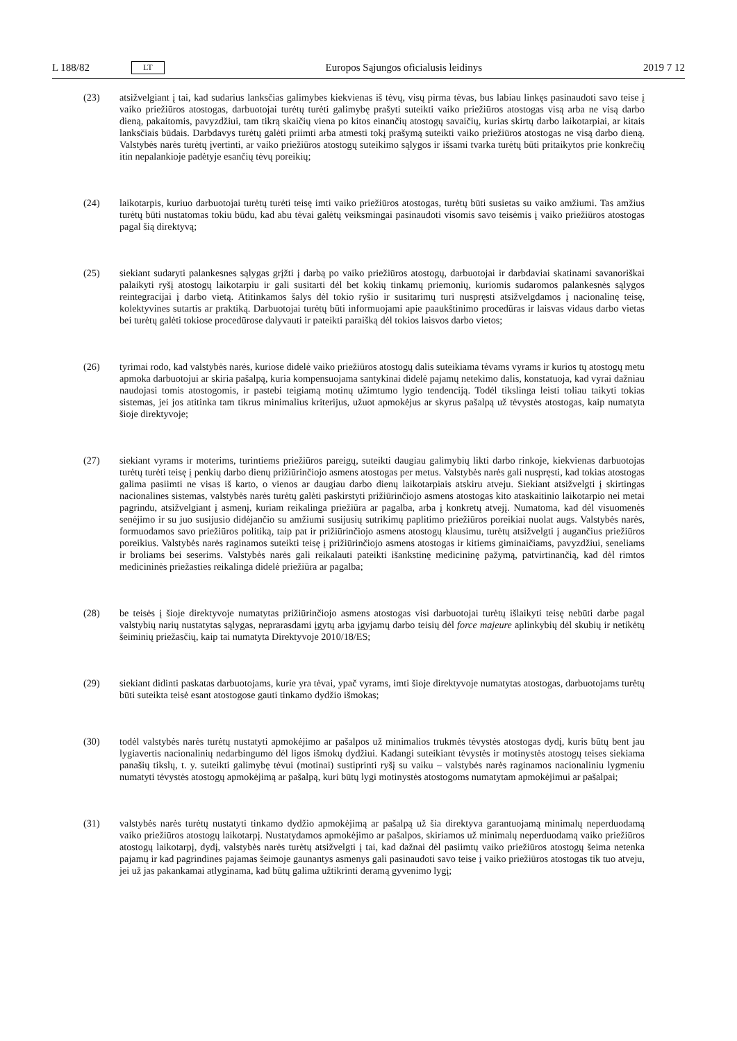L 188/82 LT Europos Sąjungos oficialusis leidinys 2019 7 12
(23) atsižvelgiant į tai, kad sudarius lanksčias galimybes kiekvienas iš tėvų, visų pirma tėvas, bus labiau linkęs pasinaudoti savo teise į vaiko priežiūros atostogas, darbuotojai turėtų turėti galimybę prašyti suteikti vaiko priežiūros atostogas visą arba ne visą darbo dieną, pakaitomis, pavyzdžiui, tam tikrą skaičių viena po kitos einančių atostogų savaičių, kurias skirtų darbo laikotarpiai, ar kitais lanksčiais būdais. Darbdavys turėtų galėti priimti arba atmesti tokį prašymą suteikti vaiko priežiūros atostogas ne visą darbo dieną. Valstybės narės turėtų įvertinti, ar vaiko priežiūros atostogų suteikimo sąlygos ir išsami tvarka turėtų būti pritaikytos prie konkrečių itin nepalankioje padėtyje esančių tėvų poreikių;
(24) laikotarpis, kuriuo darbuotojai turėtų turėti teisę imti vaiko priežiūros atostogas, turėtų būti susietas su vaiko amžiumi. Tas amžius turėtų būti nustatomas tokiu būdu, kad abu tėvai galėtų veiksmingai pasinaudoti visomis savo teisėmis į vaiko priežiūros atostogas pagal šią direktyvą;
(25) siekiant sudaryti palankesnes sąlygas grįžti į darbą po vaiko priežiūros atostogų, darbuotojai ir darbdaviai skatinami savanoriškai palaikyti ryšį atostogų laikotarpiu ir gali susitarti dėl bet kokių tinkamų priemonių, kuriomis sudaromos palankesnės sąlygos reintegracijai į darbo vietą. Atitinkamos šalys dėl tokio ryšio ir susitarimų turi nuspręsti atsižvelgdamos į nacionalinę teisę, kolektyvines sutartis ar praktiką. Darbuotojai turėtų būti informuojami apie paaukštinimo procedūras ir laisvas vidaus darbo vietas bei turėtų galėti tokiose procedūrose dalyvauti ir pateikti paraišką dėl tokios laisvos darbo vietos;
(26) tyrimai rodo, kad valstybės narės, kuriose didelė vaiko priežiūros atostogų dalis suteikiama tėvams vyrams ir kurios tų atostogų metu apmoka darbuotojui ar skiria pašalpą, kuria kompensuojama santykinai didelė pajamų netekimo dalis, konstatuoja, kad vyrai dažniau naudojasi tomis atostogomis, ir pastebi teigiamą motinų užimtumo lygio tendenciją. Todėl tikslinga leisti toliau taikyti tokias sistemas, jei jos atitinka tam tikrus minimalius kriterijus, užuot apmokėjus ar skyrus pašalpą už tėvystės atostogas, kaip numatyta šioje direktyvoje;
(27) siekiant vyrams ir moterims, turintiems priežiūros pareigų, suteikti daugiau galimybių likti darbo rinkoje, kiekvienas darbuotojas turėtų turėti teisę į penkių darbo dienų prižiūrinčiojo asmens atostogas per metus. Valstybės narės gali nuspręsti, kad tokias atostogas galima pasiimti ne visas iš karto, o vienos ar daugiau darbo dienų laikotarpiais atskiru atveju. Siekiant atsižvelgti į skirtingas nacionalines sistemas, valstybės narės turėtų galėti paskirstyti prižiūrinčiojo asmens atostogas kito ataskaitinio laikotarpio nei metai pagrindu, atsi­žvelgiant į asmenį, kuriam reikalinga priežiūra ar pagalba, arba į konkretų atvejį. Numatoma, kad dėl visuomenės senėjimo ir su juo susijusio didėjančio su amžiumi susijusių sutrikimų paplitimo priežiūros poreikiai nuolat augs. Valstybės narės, formuodamos savo priežiūros politiką, taip pat ir prižiūrinčiojo asmens atostogų klausimu, turėtų atsižvelgti į augančius priežiūros poreikius. Valstybės narės raginamos suteikti teisę į prižiūrinčiojo asmens atostogas ir kitiems giminaičiams, pavyzdžiui, seneliams ir broliams bei seserims. Valstybės narės gali reikalauti pateikti išankstinę medicininę pažymą, patvirtinančią, kad dėl rimtos medicininės priežasties reikalinga didelė priežiūra ar pagalba;
(28) be teisės į šioje direktyvoje numatytas prižiūrinčiojo asmens atostogas visi darbuotojai turėtų išlaikyti teisę nebūti darbe pagal valstybių narių nustatytas sąlygas, neprarasdami įgytų arba įgyjamų darbo teisių dėl force majeure aplinkybių dėl skubių ir netikėtų šeiminių priežasčių, kaip tai numatyta Direktyvoje 2010/18/ES;
(29) siekiant didinti paskatas darbuotojams, kurie yra tėvai, ypač vyrams, imti šioje direktyvoje numatytas atostogas, darbuotojams turėtų būti suteikta teisė esant atostogose gauti tinkamo dydžio išmokas;
(30) todėl valstybės narės turėtų nustatyti apmokėjimo ar pašalpos už minimalios trukmės tėvystės atostogas dydį, kuris būtų bent jau lygiavertis nacionalinių nedarbingumo dėl ligos išmokų dydžiui. Kadangi suteikiant tėvystės ir motinystės atostogų teises siekiama panašių tikslų, t. y. suteikti galimybę tėvui (motinai) sustiprinti ryšį su vaiku – valstybės narės raginamos nacionaliniu lygmeniu numatyti tėvystės atostogų apmokėjimą ar pašalpą, kuri būtų lygi motinystės atostogoms numatytam apmokėjimui ar pašalpai;
(31) valstybės narės turėtų nustatyti tinkamo dydžio apmokėjimą ar pašalpą už šia direktyva garantuojamą minimalų neperduodamą vaiko priežiūros atostogų laikotarpį. Nustatydamos apmokėjimo ar pašalpos, skiriamos už minimalų neperduodamą vaiko priežiūros atostogų laikotarpį, dydį, valstybės narės turėtų atsižvelgti į tai, kad dažnai dėl pasiimtų vaiko priežiūros atostogų šeima netenka pajamų ir kad pagrindines pajamas šeimoje gaunantys asmenys gali pasinaudoti savo teise į vaiko priežiūros atostogas tik tuo atveju, jei už jas pakankamai atlyginama, kad būtų galima užtikrinti deramą gyvenimo lygį;